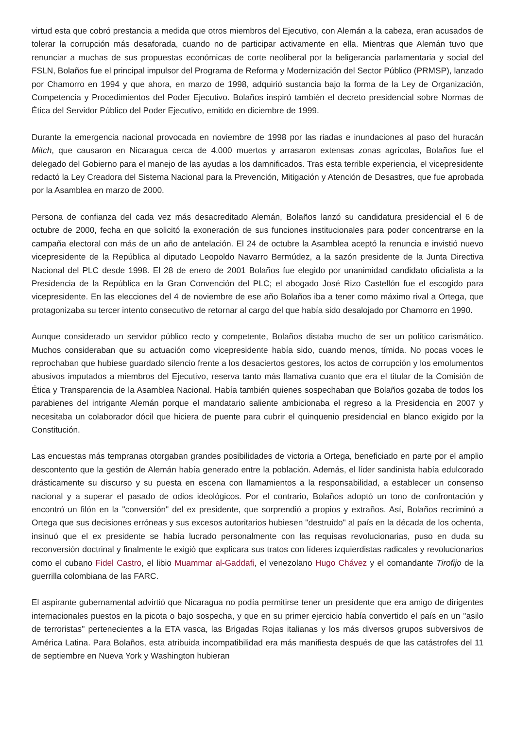virtud esta que cobró prestancia a medida que otros miembros del Ejecutivo, con Alemán a la cabeza, eran acusados de tolerar la corrupción más desaforada, cuando no de participar activamente en ella. Mientras que Alemán tuvo que renunciar a muchas de sus propuestas económicas de corte neoliberal por la beligerancia parlamentaria y social del FSLN, Bolaños fue el principal impulsor del Programa de Reforma y Modernización del Sector Público (PRMSP), lanzado por Chamorro en 1994 y que ahora, en marzo de 1998, adquirió sustancia bajo la forma de la Ley de Organización, Competencia y Procedimientos del Poder Ejecutivo. Bolaños inspiró también el decreto presidencial sobre Normas de Ética del Servidor Público del Poder Ejecutivo, emitido en diciembre de 1999.
Durante la emergencia nacional provocada en noviembre de 1998 por las riadas e inundaciones al paso del huracán Mitch, que causaron en Nicaragua cerca de 4.000 muertos y arrasaron extensas zonas agrícolas, Bolaños fue el delegado del Gobierno para el manejo de las ayudas a los damnificados. Tras esta terrible experiencia, el vicepresidente redactó la Ley Creadora del Sistema Nacional para la Prevención, Mitigación y Atención de Desastres, que fue aprobada por la Asamblea en marzo de 2000.
Persona de confianza del cada vez más desacreditado Alemán, Bolaños lanzó su candidatura presidencial el 6 de octubre de 2000, fecha en que solicitó la exoneración de sus funciones institucionales para poder concentrarse en la campaña electoral con más de un año de antelación. El 24 de octubre la Asamblea aceptó la renuncia e invistió nuevo vicepresidente de la República al diputado Leopoldo Navarro Bermúdez, a la sazón presidente de la Junta Directiva Nacional del PLC desde 1998. El 28 de enero de 2001 Bolaños fue elegido por unanimidad candidato oficialista a la Presidencia de la República en la Gran Convención del PLC; el abogado José Rizo Castellón fue el escogido para vicepresidente. En las elecciones del 4 de noviembre de ese año Bolaños iba a tener como máximo rival a Ortega, que protagonizaba su tercer intento consecutivo de retornar al cargo del que había sido desalojado por Chamorro en 1990.
Aunque considerado un servidor público recto y competente, Bolaños distaba mucho de ser un político carismático. Muchos consideraban que su actuación como vicepresidente había sido, cuando menos, tímida. No pocas voces le reprochaban que hubiese guardado silencio frente a los desaciertos gestores, los actos de corrupción y los emolumentos abusivos imputados a miembros del Ejecutivo, reserva tanto más llamativa cuanto que era el titular de la Comisión de Ética y Transparencia de la Asamblea Nacional. Había también quienes sospechaban que Bolaños gozaba de todos los parabienes del intrigante Alemán porque el mandatario saliente ambicionaba el regreso a la Presidencia en 2007 y necesitaba un colaborador dócil que hiciera de puente para cubrir el quinquenio presidencial en blanco exigido por la Constitución.
Las encuestas más tempranas otorgaban grandes posibilidades de victoria a Ortega, beneficiado en parte por el amplio descontento que la gestión de Alemán había generado entre la población. Además, el líder sandinista había edulcorado drásticamente su discurso y su puesta en escena con llamamientos a la responsabilidad, a establecer un consenso nacional y a superar el pasado de odios ideológicos. Por el contrario, Bolaños adoptó un tono de confrontación y encontró un filón en la "conversión" del ex presidente, que sorprendió a propios y extraños. Así, Bolaños recriminó a Ortega que sus decisiones erróneas y sus excesos autoritarios hubiesen "destruido" al país en la década de los ochenta, insinuó que el ex presidente se había lucrado personalmente con las requisas revolucionarias, puso en duda su reconversión doctrinal y finalmente le exigió que explicara sus tratos con líderes izquierdistas radicales y revolucionarios como el cubano Fidel Castro, el libio Muammar al-Gaddafi, el venezolano Hugo Chávez y el comandante Tirofijo de la guerrilla colombiana de las FARC.
El aspirante gubernamental advirtió que Nicaragua no podía permitirse tener un presidente que era amigo de dirigentes internacionales puestos en la picota o bajo sospecha, y que en su primer ejercicio había convertido el país en un "asilo de terroristas" pertenecientes a la ETA vasca, las Brigadas Rojas italianas y los más diversos grupos subversivos de América Latina. Para Bolaños, esta atribuida incompatibilidad era más manifiesta después de que las catástrofes del 11 de septiembre en Nueva York y Washington hubieran